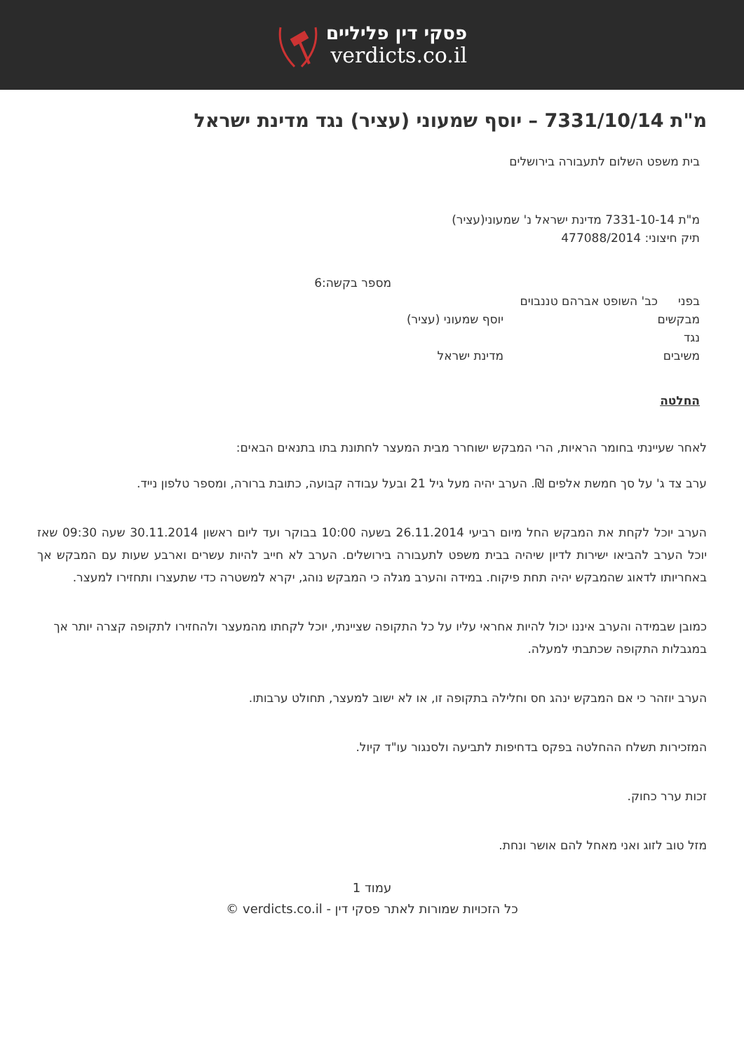פסקי דין פליליים
verdicts.co.il
מ"ת 7331/10/14 – יוסף שמעוני (עציר) נגד מדינת ישראל
בית משפט השלום לתעבורה בירושלים
מ"ת 7331-10-14 מדינת ישראל נ' שמעוני(עציר)
תיק חיצוני: 477088/2014
מספר בקשה:6
בפני כב' השופט אברהם טננבוים
מבקשים יוסף שמעוני (עציר)
נגד
משיבים מדינת ישראל
החלטה
לאחר שעיינתי בחומר הראיות, הרי המבקש ישוחרר מבית המעצר לחתונת בתו בתנאים הבאים:
ערב צד ג' על סך חמשת אלפים ₪. הערב יהיה מעל גיל 21 ובעל עבודה קבועה, כתובת ברורה, ומספר טלפון נייד.
הערב יוכל לקחת את המבקש החל מיום רביעי 26.11.2014 בשעה 10:00 בבוקר ועד ליום ראשון 30.11.2014 שעה 09:30 שאז יוכל הערב להביאו ישירות לדיון שיהיה בבית משפט לתעבורה בירושלים. הערב לא חייב להיות עשרים וארבע שעות עם המבקש אך באחריותו לדאוג שהמבקש יהיה תחת פיקוח. במידה והערב מגלה כי המבקש נוהג, יקרא למשטרה כדי שתעצרו ותחזירו למעצר.
כמובן שבמידה והערב איננו יכול להיות אחראי עליו על כל התקופה שציינתי, יוכל לקחתו מהמעצר ולהחזירו לתקופה קצרה יותר אך במגבלות התקופה שכתבתי למעלה.
הערב יוזהר כי אם המבקש ינהג חס וחלילה בתקופה זו, או לא ישוב למעצר, תחולט ערבותו.
המזכירות תשלח ההחלטה בפקס בדחיפות לתביעה ולסנגור עו"ד קיול.
זכות ערר כחוק.
מזל טוב לזוג ואני מאחל להם אושר ונחת.
עמוד 1
כל הזכויות שמורות לאתר פסקי דין - verdicts.co.il ©